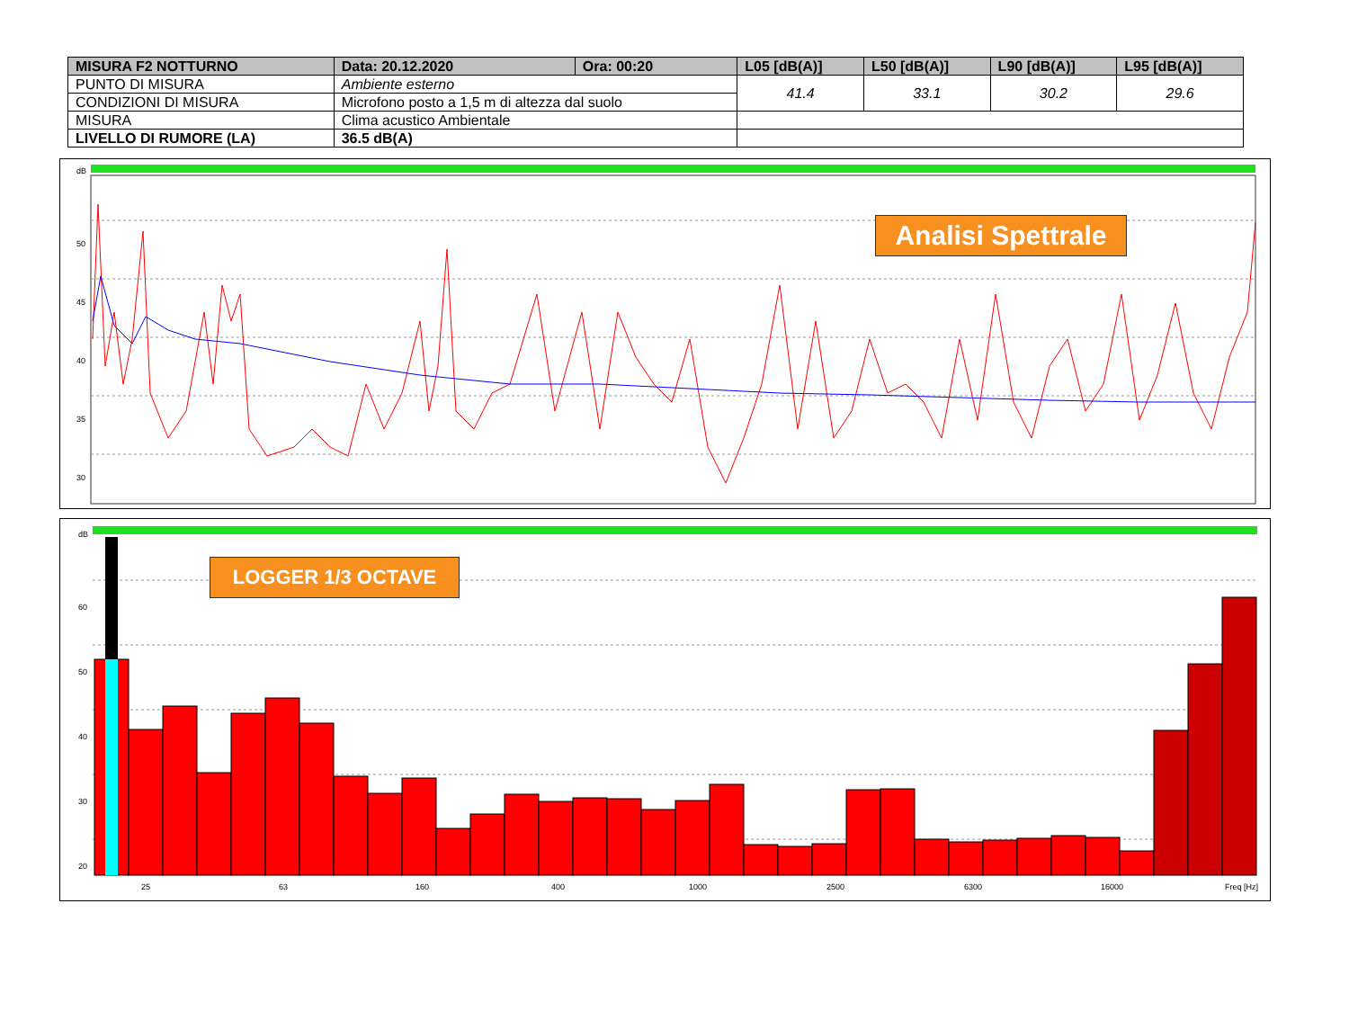| MISURA F2 NOTTURNO | Data: 20.12.2020 | Ora: 00:20 | L05 [dB(A)] | L50 [dB(A)] | L90 [dB(A)] | L95 [dB(A)] |
| --- | --- | --- | --- | --- | --- | --- |
| PUNTO DI MISURA | Ambiente esterno | | 41.4 | 33.1 | 30.2 | 29.6 |
| CONDIZIONI DI MISURA | Microfono posto a 1,5 m di altezza dal suolo | | | | | |
| MISURA | Clima acustico Ambientale | | | | | |
| LIVELLO DI RUMORE (LA) | 36.5 dB(A) | | | | | |
dB
50
45
40
35
30
Analisi Spettrale
dB
60
50
40
30
20
25 63 160 400 1000 2500 6300 16000 Freq [Hz]
LOGGER 1/3 OCTAVE